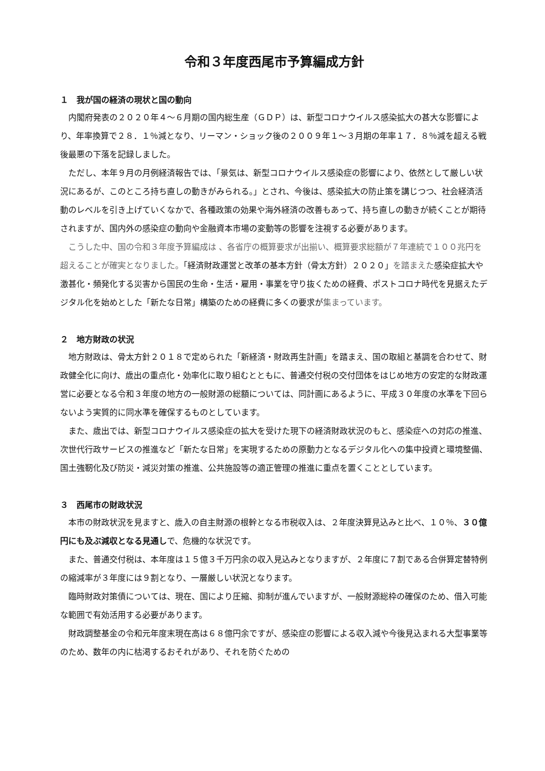令和３年度西尾市予算編成方針
１　我が国の経済の現状と国の動向
内閣府発表の２０２０年４～６月期の国内総生産（ＧＤＰ）は、新型コロナウイルス感染拡大の甚大な影響により、年率換算で２８．１％減となり、リーマン・ショック後の２００９年１～３月期の年率１７．８％減を超える戦後最悪の下落を記録しました。
ただし、本年９月の月例経済報告では、「景気は、新型コロナウイルス感染症の影響により、依然として厳しい状況にあるが、このところ持ち直しの動きがみられる。」とされ、今後は、感染拡大の防止策を講じつつ、社会経済活動のレベルを引き上げていくなかで、各種政策の効果や海外経済の改善もあって、持ち直しの動きが続くことが期待されますが、国内外の感染症の動向や金融資本市場の変動等の影響を注視する必要があります。
こうした中、国の令和３年度予算編成は 、各省庁の概算要求が出揃い、概算要求総額が７年連続で１００兆円を超えることが確実となりました。「経済財政運営と改革の基本方針（骨太方針）２０２０」を踏まえた感染症拡大や激甚化・頻発化する災害から国民の生命・生活・雇用・事業を守り抜くための経費、ポストコロナ時代を見据えたデジタル化を始めとした「新たな日常」構築のための経費に多くの要求が集まっています。
２　地方財政の状況
地方財政は、骨太方針２０１８で定められた「新経済・財政再生計画」を踏まえ、国の取組と基調を合わせて、財政健全化に向け、歳出の重点化・効率化に取り組むとともに、普通交付税の交付団体をはじめ地方の安定的な財政運営に必要となる令和３年度の地方の一般財源の総額については、同計画にあるように、平成３０年度の水準を下回らないよう実質的に同水準を確保するものとしています。
また、歳出では、新型コロナウイルス感染症の拡大を受けた現下の経済財政状況のもと、感染症への対応の推進、次世代行政サービスの推進など「新たな日常」を実現するための原動力となるデジタル化への集中投資と環境整備、国土強靭化及び防災・減災対策の推進、公共施設等の適正管理の推進に重点を置くこととしています。
３　西尾市の財政状況
本市の財政状況を見ますと、歳入の自主財源の根幹となる市税収入は、２年度決算見込みと比べ、１０％、３０億円にも及ぶ減収となる見通しで、危機的な状況です。
また、普通交付税は、本年度は１５億３千万円余の収入見込みとなりますが、２年度に７割である合併算定替特例の縮減率が３年度には９割となり、一層厳しい状況となります。
臨時財政対策債については、現在、国により圧縮、抑制が進んでいますが、一般財源総枠の確保のため、借入可能な範囲で有効活用する必要があります。
財政調整基金の令和元年度末現在高は６８億円余ですが、感染症の影響による収入減や今後見込まれる大型事業等のため、数年の内に枯渇するおそれがあり、それを防ぐための